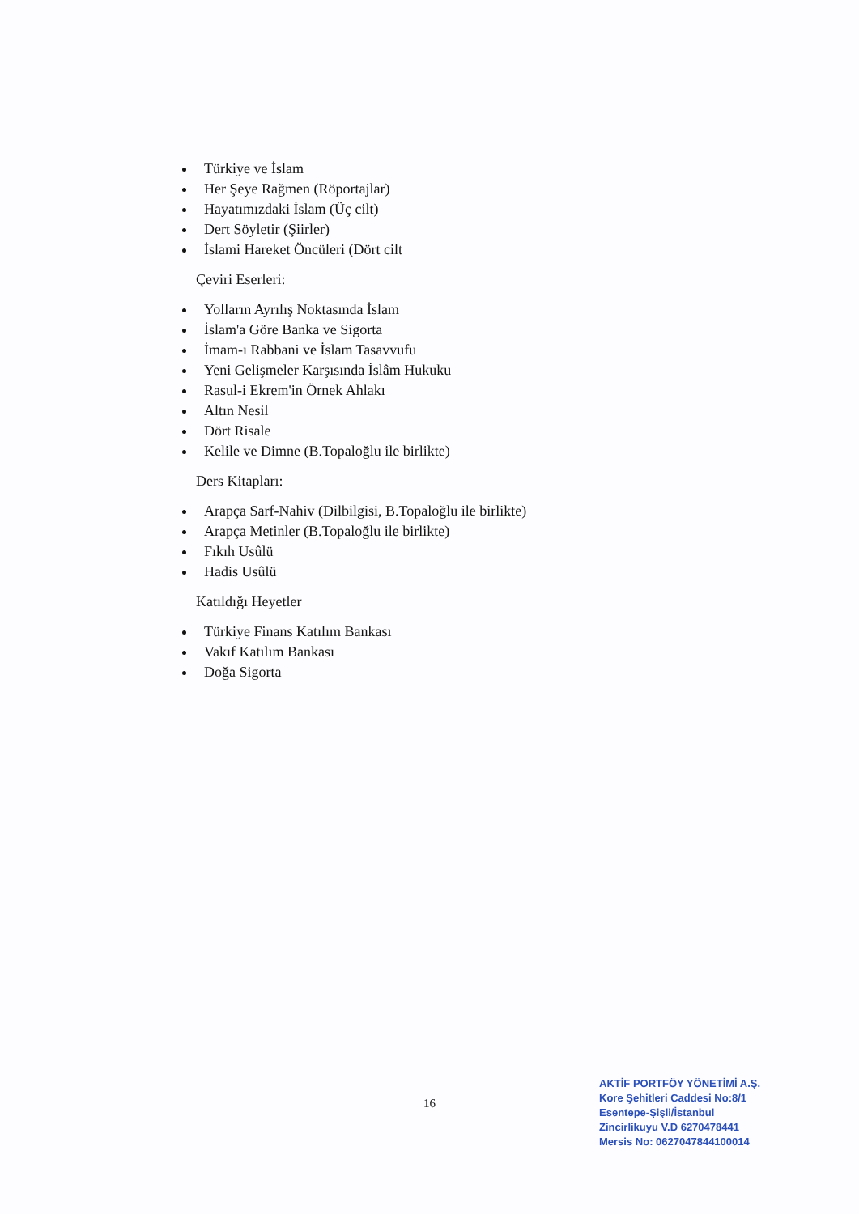Türkiye ve İslam
Her Şeye Rağmen (Röportajlar)
Hayatımızdaki İslam (Üç cilt)
Dert Söyletir (Şiirler)
İslami Hareket Öncüleri (Dört cilt
Çeviri Eserleri:
Yolların Ayrılış Noktasında İslam
İslam'a Göre Banka ve Sigorta
İmam-ı Rabbani ve İslam Tasavvufu
Yeni Gelişmeler Karşısında İslâm Hukuku
Rasul-i Ekrem'in Örnek Ahlakı
Altın Nesil
Dört Risale
Kelile ve Dimne (B.Topaloğlu ile birlikte)
Ders Kitapları:
Arapça Sarf-Nahiv (Dilbilgisi, B.Topaloğlu ile birlikte)
Arapça Metinler (B.Topaloğlu ile birlikte)
Fıkıh Usûlü
Hadis Usûlü
Katıldığı Heyetler
Türkiye Finans Katılım Bankası
Vakıf Katılım Bankası
Doğa Sigorta
16
AKTİF PORTFÖY YÖNETİMİ A.Ş.
Kore Şehitleri Caddesi No:8/1
Esentepe-Şişli/İstanbul
Zincirlikuyu V.D 6270478441
Mersis No: 0627047844100014